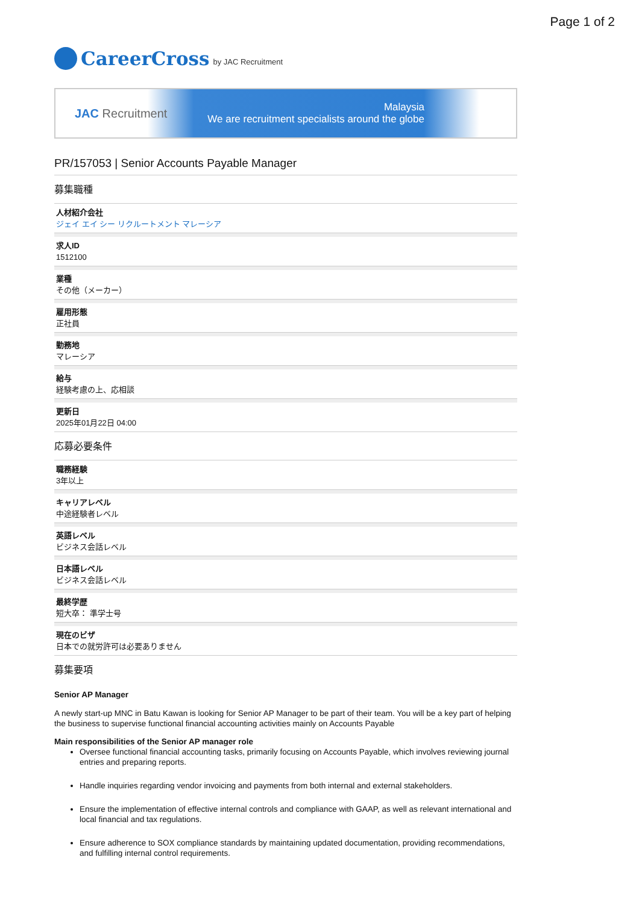Page 1 of 2
CareerCross by JAC Recruitment
JAC Recruitment
Malaysia
We are recruitment specialists around the globe
PR/157053 | Senior Accounts Payable Manager
募集職種
人材紹介会社
ジェイ エイ シー リクルートメント マレーシア
求人ID
1512100
業種
その他（メーカー）
雇用形態
正社員
勤務地
マレーシア
給与
経験考慮の上、応相談
更新日
2025年01月22日 04:00
応募必要条件
職務経験
3年以上
キャリアレベル
中途経験者レベル
英語レベル
ビジネス会話レベル
日本語レベル
ビジネス会話レベル
最終学歴
短大卒： 準学士号
現在のビザ
日本での就労許可は必要ありません
募集要項
Senior AP Manager
A newly start-up MNC in Batu Kawan is looking for Senior AP Manager to be part of their team. You will be a key part of helping the business to supervise functional financial accounting activities mainly on Accounts Payable
Main responsibilities of the Senior AP manager role
Oversee functional financial accounting tasks, primarily focusing on Accounts Payable, which involves reviewing journal entries and preparing reports.
Handle inquiries regarding vendor invoicing and payments from both internal and external stakeholders.
Ensure the implementation of effective internal controls and compliance with GAAP, as well as relevant international and local financial and tax regulations.
Ensure adherence to SOX compliance standards by maintaining updated documentation, providing recommendations, and fulfilling internal control requirements.